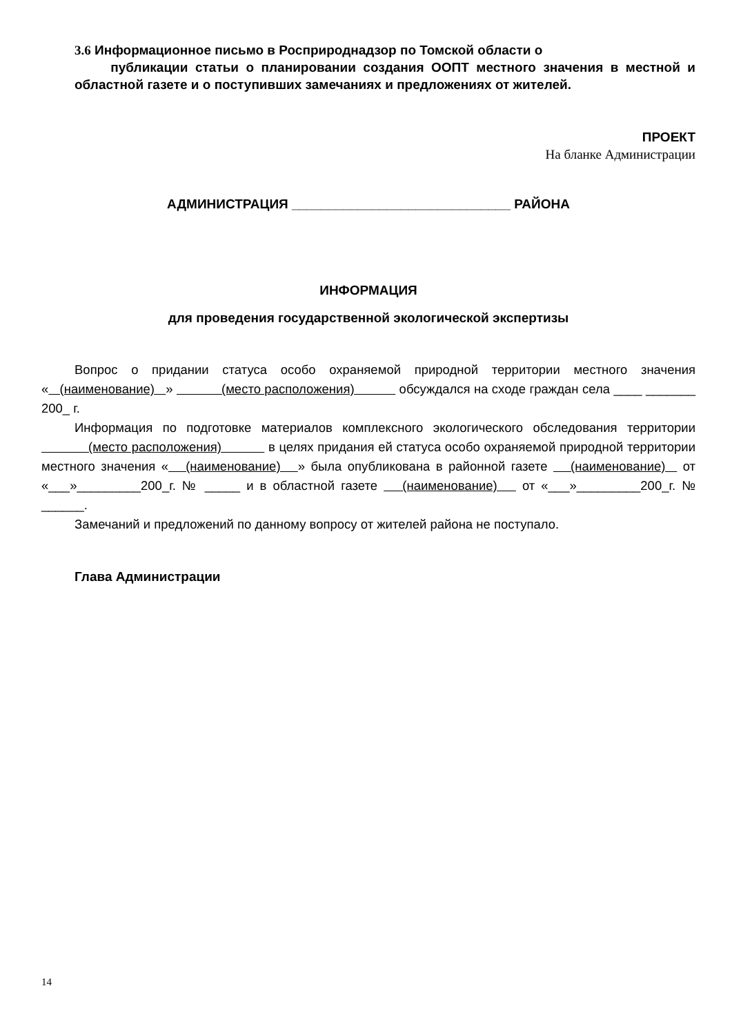3.6 Информационное письмо в Росприроднадзор по Томской области о
публикации статьи о планировании создания ООПТ местного значения в местной и областной газете и о поступивших замечаниях и предложениях от жителей.
ПРОЕКТ
На бланке Администрации
АДМИНИСТРАЦИЯ ______________________________ РАЙОНА
ИНФОРМАЦИЯ
для проведения государственной экологической экспертизы
Вопрос о придании статуса особо охраняемой природной территории местного значения « (наименование) » (место расположения) обсуждался на сходе граждан села ____ _______ 200_ г.
Информация по подготовке материалов комплексного экологического обследования территории (место расположения) в целях придания ей статуса особо охраняемой природной территории местного значения « (наименование) » была опубликована в районной газете (наименование) от «___»_________200_г. № _____ и в областной газете (наименование) от «___»_________200_г. № ______.
Замечаний и предложений по данному вопросу от жителей района не поступало.
Глава Администрации
14